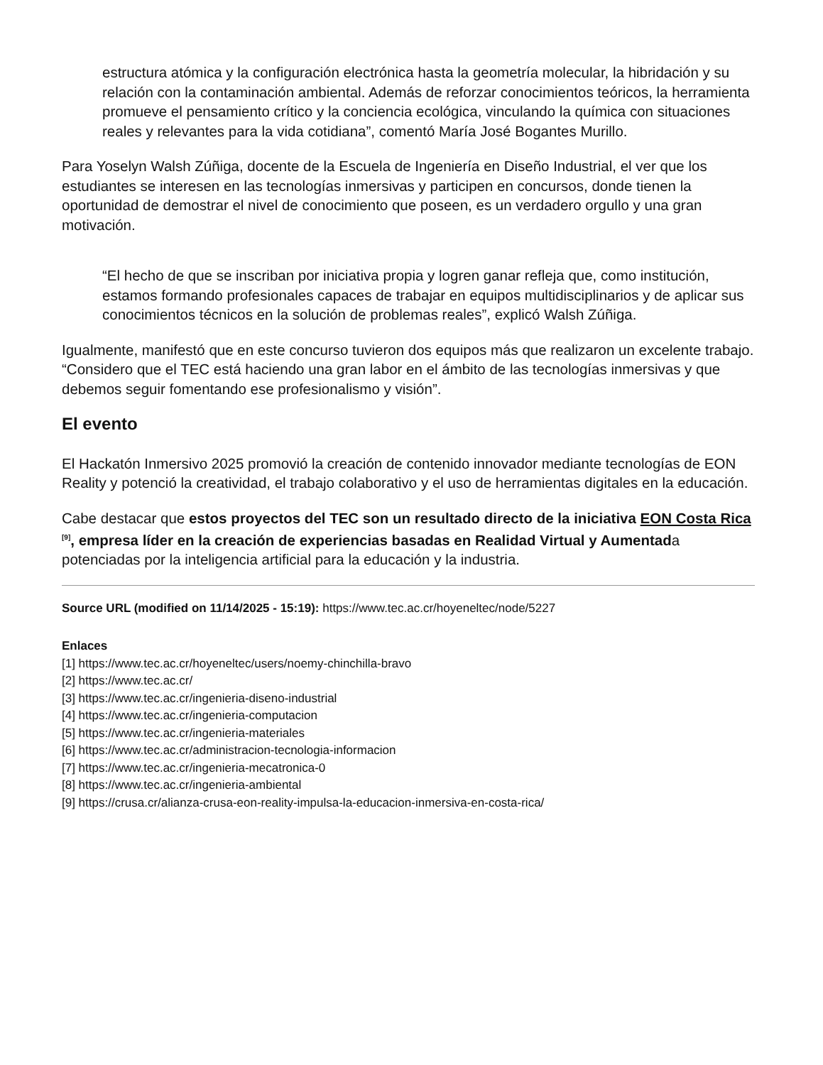estructura atómica y la configuración electrónica hasta la geometría molecular, la hibridación y su relación con la contaminación ambiental. Además de reforzar conocimientos teóricos, la herramienta promueve el pensamiento crítico y la conciencia ecológica, vinculando la química con situaciones reales y relevantes para la vida cotidiana”, comentó María José Bogantes Murillo.
Para Yoselyn Walsh Zúñiga, docente de la Escuela de Ingeniería en Diseño Industrial, el ver que los estudiantes se interesen en las tecnologías inmersivas y participen en concursos, donde tienen la oportunidad de demostrar el nivel de conocimiento que poseen, es un verdadero orgullo y una gran motivación.
“El hecho de que se inscriban por iniciativa propia y logren ganar refleja que, como institución, estamos formando profesionales capaces de trabajar en equipos multidisciplinarios y de aplicar sus conocimientos técnicos en la solución de problemas reales”, explicó Walsh Zúñiga.
Igualmente, manifestó que en este concurso tuvieron dos equipos más que realizaron un excelente trabajo. “Considero que el TEC está haciendo una gran labor en el ámbito de las tecnologías inmersivas y que debemos seguir fomentando ese profesionalismo y visión”.
El evento
El Hackatón Inmersivo 2025 promovió la creación de contenido innovador mediante tecnologías de EON Reality y potenció la creatividad, el trabajo colaborativo y el uso de herramientas digitales en la educación.
Cabe destacar que estos proyectos del TEC son un resultado directo de la iniciativa EON Costa Rica <sup>[9]</sup>, empresa líder en la creación de experiencias basadas en Realidad Virtual y Aumentada potenciadas por la inteligencia artificial para la educación y la industria.
Source URL (modified on 11/14/2025 - 15:19): https://www.tec.ac.cr/hoyeneltec/node/5227
Enlaces
[1] https://www.tec.ac.cr/hoyeneltec/users/noemy-chinchilla-bravo
[2] https://www.tec.ac.cr/
[3] https://www.tec.ac.cr/ingenieria-diseno-industrial
[4] https://www.tec.ac.cr/ingenieria-computacion
[5] https://www.tec.ac.cr/ingenieria-materiales
[6] https://www.tec.ac.cr/administracion-tecnologia-informacion
[7] https://www.tec.ac.cr/ingenieria-mecatronica-0
[8] https://www.tec.ac.cr/ingenieria-ambiental
[9] https://crusa.cr/alianza-crusa-eon-reality-impulsa-la-educacion-inmersiva-en-costa-rica/